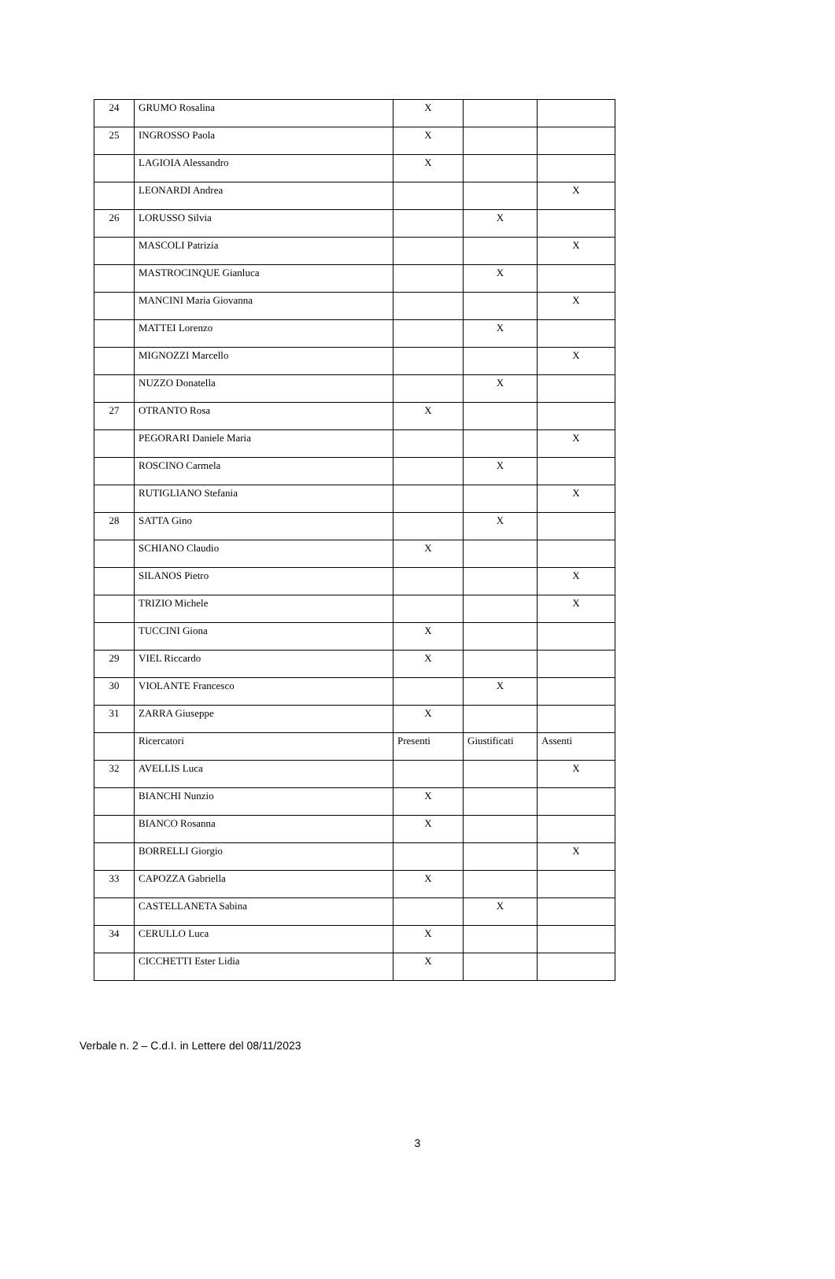| 24 | GRUMO Rosalina | X | | |
| 25 | INGROSSO Paola | X | | |
| | LAGIOIA Alessandro | X | | |
| | LEONARDI Andrea | | | X |
| 26 | LORUSSO Silvia | | X | |
| | MASCOLI Patrizia | | | X |
| | MASTROCINQUE Gianluca | | X | |
| | MANCINI Maria Giovanna | | | X |
| | MATTEI Lorenzo | | X | |
| | MIGNOZZI Marcello | | | X |
| | NUZZO Donatella | | X | |
| 27 | OTRANTO Rosa | X | | |
| | PEGORARI Daniele Maria | | | X |
| | ROSCINO Carmela | | X | |
| | RUTIGLIANO Stefania | | | X |
| 28 | SATTA Gino | | X | |
| | SCHIANO Claudio | X | | |
| | SILANOS Pietro | | | X |
| | TRIZIO Michele | | | X |
| | TUCCINI Giona | X | | |
| 29 | VIEL Riccardo | X | | |
| 30 | VIOLANTE Francesco | | X | |
| 31 | ZARRA Giuseppe | X | | |
| | Ricercatori | Presenti | Giustificati | Assenti |
| 32 | AVELLIS Luca | | | X |
| | BIANCHI Nunzio | X | | |
| | BIANCO Rosanna | X | | |
| | BORRELLI Giorgio | | | X |
| 33 | CAPOZZA Gabriella | X | | |
| | CASTELLANETA Sabina | | X | |
| 34 | CERULLO Luca | X | | |
| | CICCHETTI Ester Lidia | X | | |
Verbale n. 2 – C.d.I. in Lettere del 08/11/2023
3